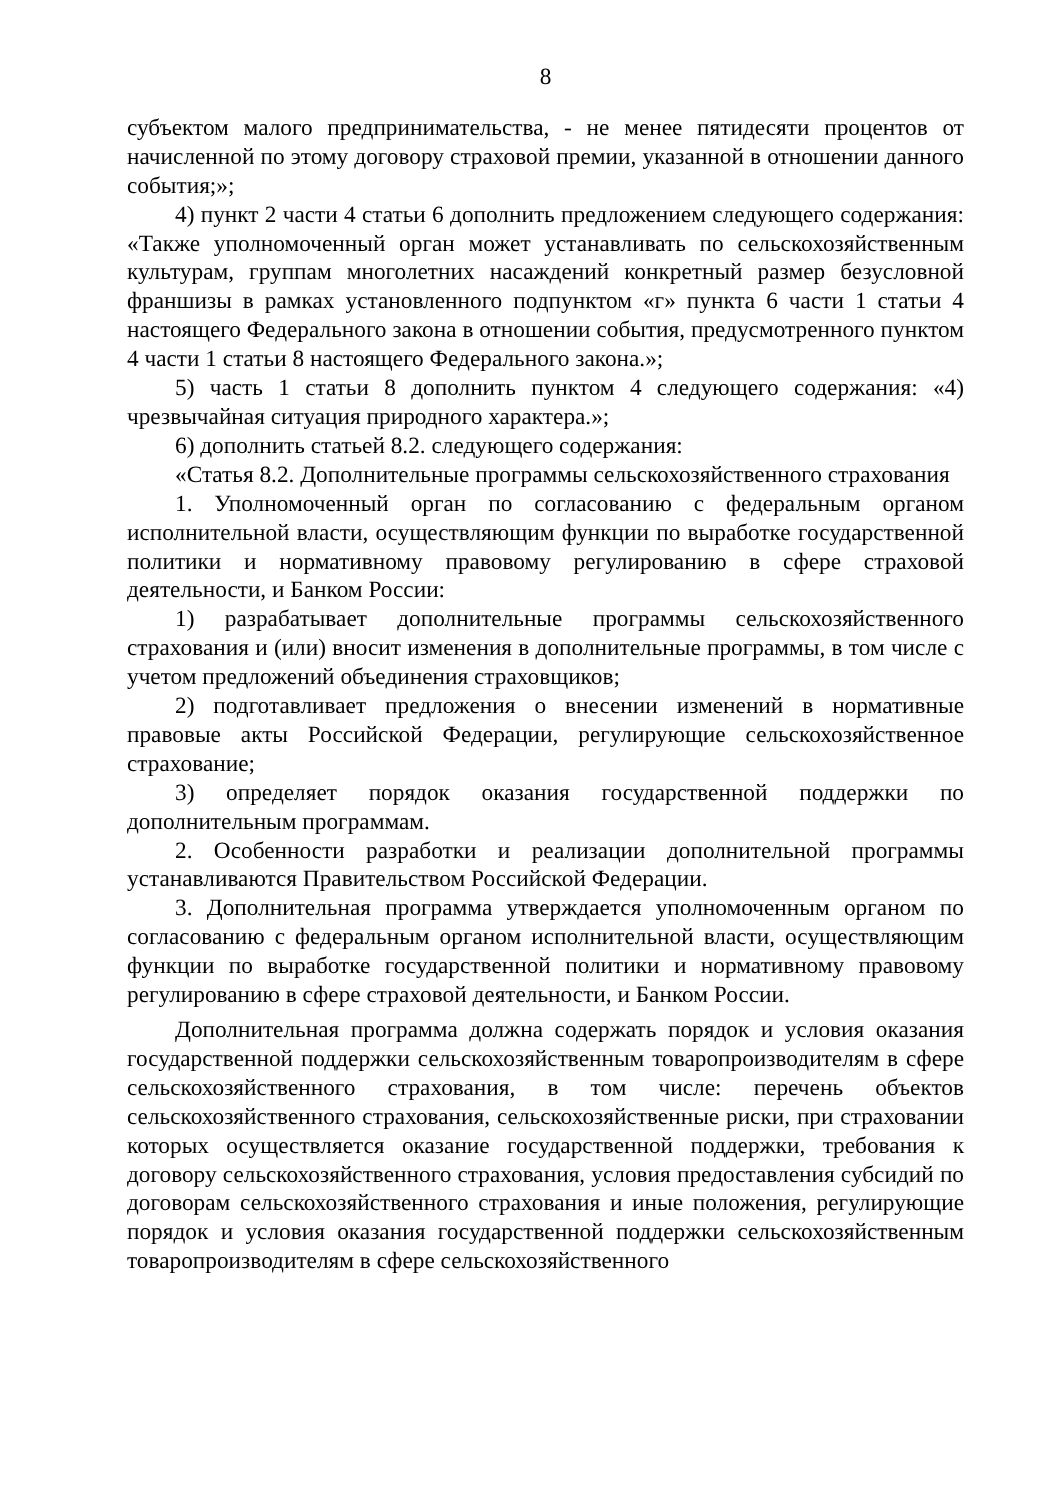8
субъектом малого предпринимательства, - не менее пятидесяти процентов от начисленной по этому договору страховой премии, указанной в отношении данного события;»;
4) пункт 2 части 4 статьи 6 дополнить предложением следующего содержания: «Также уполномоченный орган может устанавливать по сельскохозяйственным культурам, группам многолетних насаждений конкретный размер безусловной франшизы в рамках установленного подпунктом «г» пункта 6 части 1 статьи 4 настоящего Федерального закона в отношении события, предусмотренного пунктом 4 части 1 статьи 8 настоящего Федерального закона.»;
5) часть 1 статьи 8 дополнить пунктом 4 следующего содержания: «4) чрезвычайная ситуация природного характера.»;
6) дополнить статьей 8.2. следующего содержания:
«Статья 8.2. Дополнительные программы сельскохозяйственного страхования
1. Уполномоченный орган по согласованию с федеральным органом исполнительной власти, осуществляющим функции по выработке государственной политики и нормативному правовому регулированию в сфере страховой деятельности, и Банком России:
1) разрабатывает дополнительные программы сельскохозяйственного страхования и (или) вносит изменения в дополнительные программы, в том числе с учетом предложений объединения страховщиков;
2) подготавливает предложения о внесении изменений в нормативные правовые акты Российской Федерации, регулирующие сельскохозяйственное страхование;
3) определяет порядок оказания государственной поддержки по дополнительным программам.
2. Особенности разработки и реализации дополнительной программы устанавливаются Правительством Российской Федерации.
3. Дополнительная программа утверждается уполномоченным органом по согласованию с федеральным органом исполнительной власти, осуществляющим функции по выработке государственной политики и нормативному правовому регулированию в сфере страховой деятельности, и Банком России.
Дополнительная программа должна содержать порядок и условия оказания государственной поддержки сельскохозяйственным товаропроизводителям в сфере сельскохозяйственного страхования, в том числе: перечень объектов сельскохозяйственного страхования, сельскохозяйственные риски, при страховании которых осуществляется оказание государственной поддержки, требования к договору сельскохозяйственного страхования, условия предоставления субсидий по договорам сельскохозяйственного страхования и иные положения, регулирующие порядок и условия оказания государственной поддержки сельскохозяйственным товаропроизводителям в сфере сельскохозяйственного